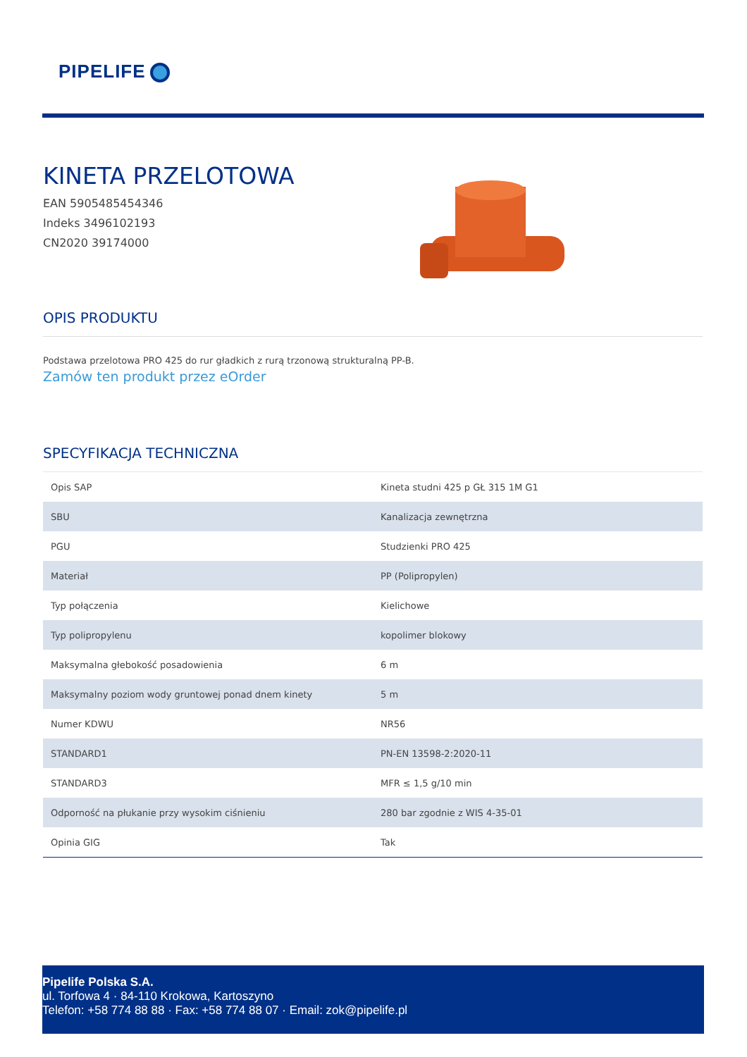PIPELIFE
KINETA PRZELOTOWA
EAN 5905485454346
Indeks 3496102193
CN2020 39174000
OPIS PRODUKTU
Podstawa przelotowa PRO 425 do rur gładkich z rurą trzonową strukturalną PP-B.
Zamów ten produkt przez eOrder
SPECYFIKACJA TECHNICZNA
| Opis SAP | Kineta studni 425 p GŁ 315 1M G1 |
| SBU | Kanalizacja zewnętrzna |
| PGU | Studzienki PRO 425 |
| Materiał | PP (Polipropylen) |
| Typ połączenia | Kielichowe |
| Typ polipropylenu | kopolimer blokowy |
| Maksymalna głebokość posadowienia | 6 m |
| Maksymalny poziom wody gruntowej ponad dnem kinety | 5 m |
| Numer KDWU | NR56 |
| STANDARD1 | PN-EN 13598-2:2020-11 |
| STANDARD3 | MFR ≤ 1,5 g/10 min |
| Odporność na płukanie przy wysokim ciśnieniu | 280 bar zgodnie z WIS 4-35-01 |
| Opinia GIG | Tak |
Pipelife Polska S.A.
ul. Torfowa 4 · 84-110 Krokowa, Kartoszyno
Telefon: +58 774 88 88 · Fax: +58 774 88 07 · Email: zok@pipelife.pl